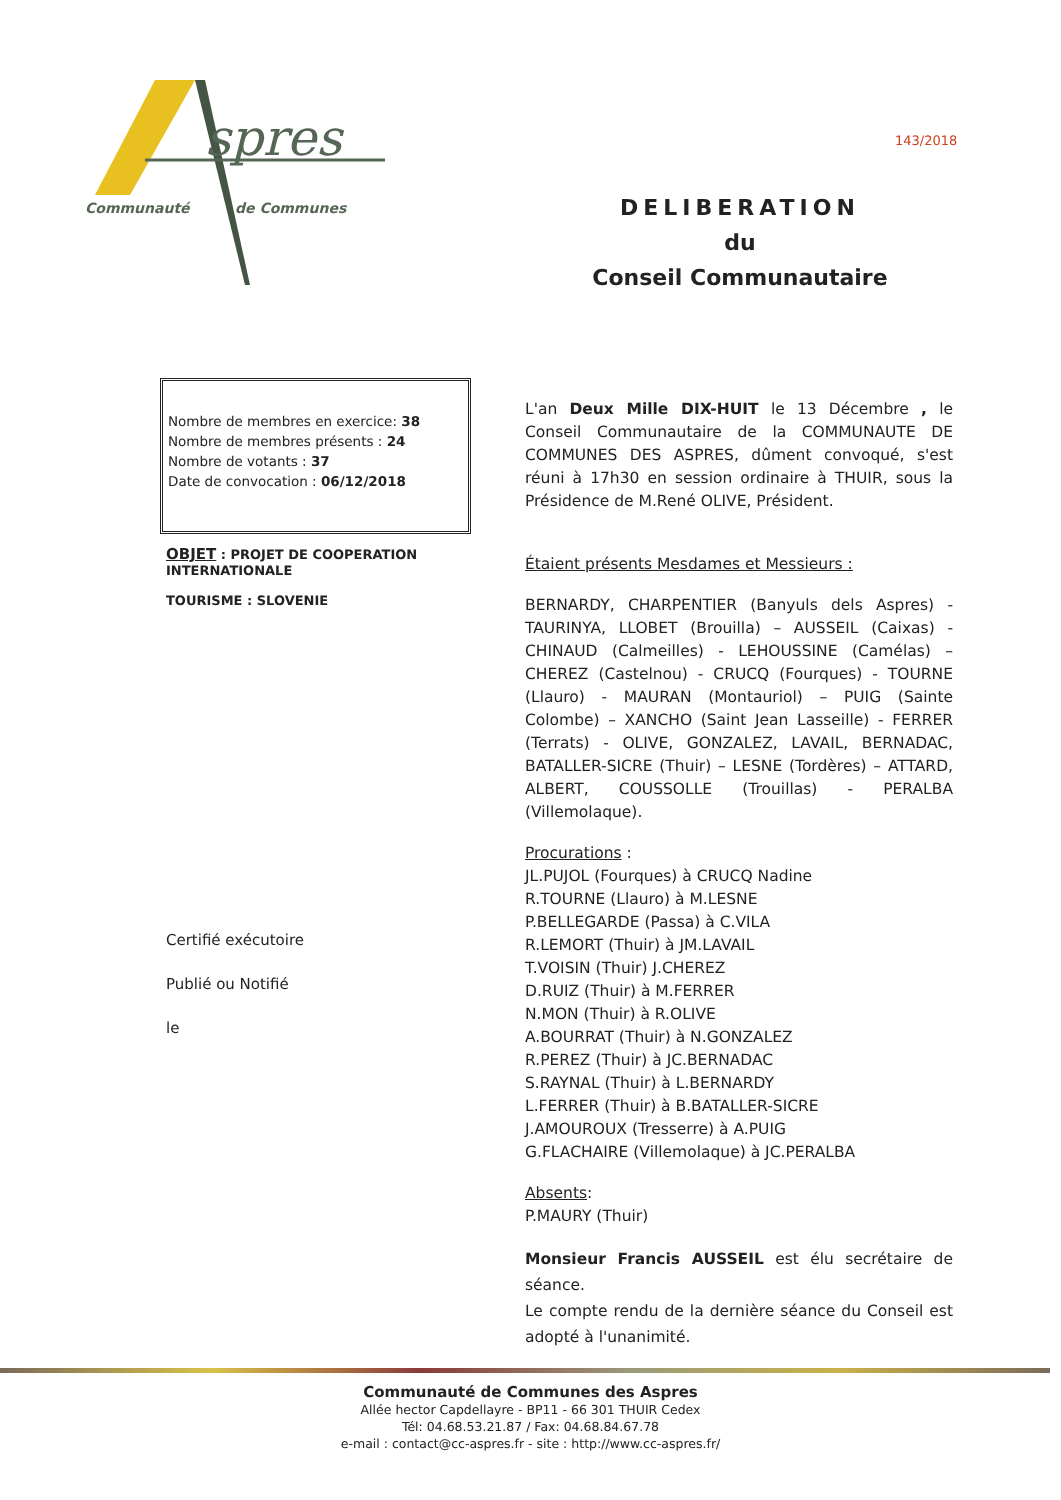spres
Communauté
de Communes
143/2018
DELIBERATION
du
Conseil Communautaire
Nombre de membres en exercice: 38
Nombre de membres présents : 24
Nombre de votants : 37
Date de convocation : 06/12/2018
OBJET : PROJET DE COOPERATION INTERNATIONALE
TOURISME : SLOVENIE
Certifié exécutoire
Publié ou Notifié
le
L'an Deux Mille DIX-HUIT le 13 Décembre , le Conseil Communautaire de la COMMUNAUTE DE COMMUNES DES ASPRES, dûment convoqué, s'est réuni à 17h30 en session ordinaire à THUIR, sous la Présidence de M.René OLIVE, Président.
Étaient présents Mesdames et Messieurs :
BERNARDY, CHARPENTIER (Banyuls dels Aspres) - TAURINYA, LLOBET (Brouilla) – AUSSEIL (Caixas) - CHINAUD (Calmeilles) - LEHOUSSINE (Camélas) – CHEREZ (Castelnou) - CRUCQ (Fourques) - TOURNE (Llauro) - MAURAN (Montauriol) – PUIG (Sainte Colombe) – XANCHO (Saint Jean Lasseille) - FERRER (Terrats) - OLIVE, GONZALEZ, LAVAIL, BERNADAC, BATALLER-SICRE (Thuir) – LESNE (Tordères) – ATTARD, ALBERT, COUSSOLLE (Trouillas) - PERALBA (Villemolaque).
Procurations :
JL.PUJOL (Fourques) à CRUCQ Nadine
R.TOURNE (Llauro) à M.LESNE
P.BELLEGARDE (Passa) à C.VILA
R.LEMORT (Thuir) à JM.LAVAIL
T.VOISIN (Thuir) J.CHEREZ
D.RUIZ (Thuir) à M.FERRER
N.MON (Thuir) à R.OLIVE
A.BOURRAT (Thuir) à N.GONZALEZ
R.PEREZ (Thuir) à JC.BERNADAC
S.RAYNAL (Thuir) à L.BERNARDY
L.FERRER (Thuir) à B.BATALLER-SICRE
J.AMOUROUX (Tresserre) à A.PUIG
G.FLACHAIRE (Villemolaque) à JC.PERALBA
Absents:
P.MAURY (Thuir)
Monsieur Francis AUSSEIL est élu secrétaire de séance.
Le compte rendu de la dernière séance du Conseil est adopté à l'unanimité.
Communauté de Communes des Aspres
Allée hector Capdellayre - BP11 - 66 301 THUIR Cedex
Tél: 04.68.53.21.87 / Fax: 04.68.84.67.78
e-mail : contact@cc-aspres.fr - site : http://www.cc-aspres.fr/